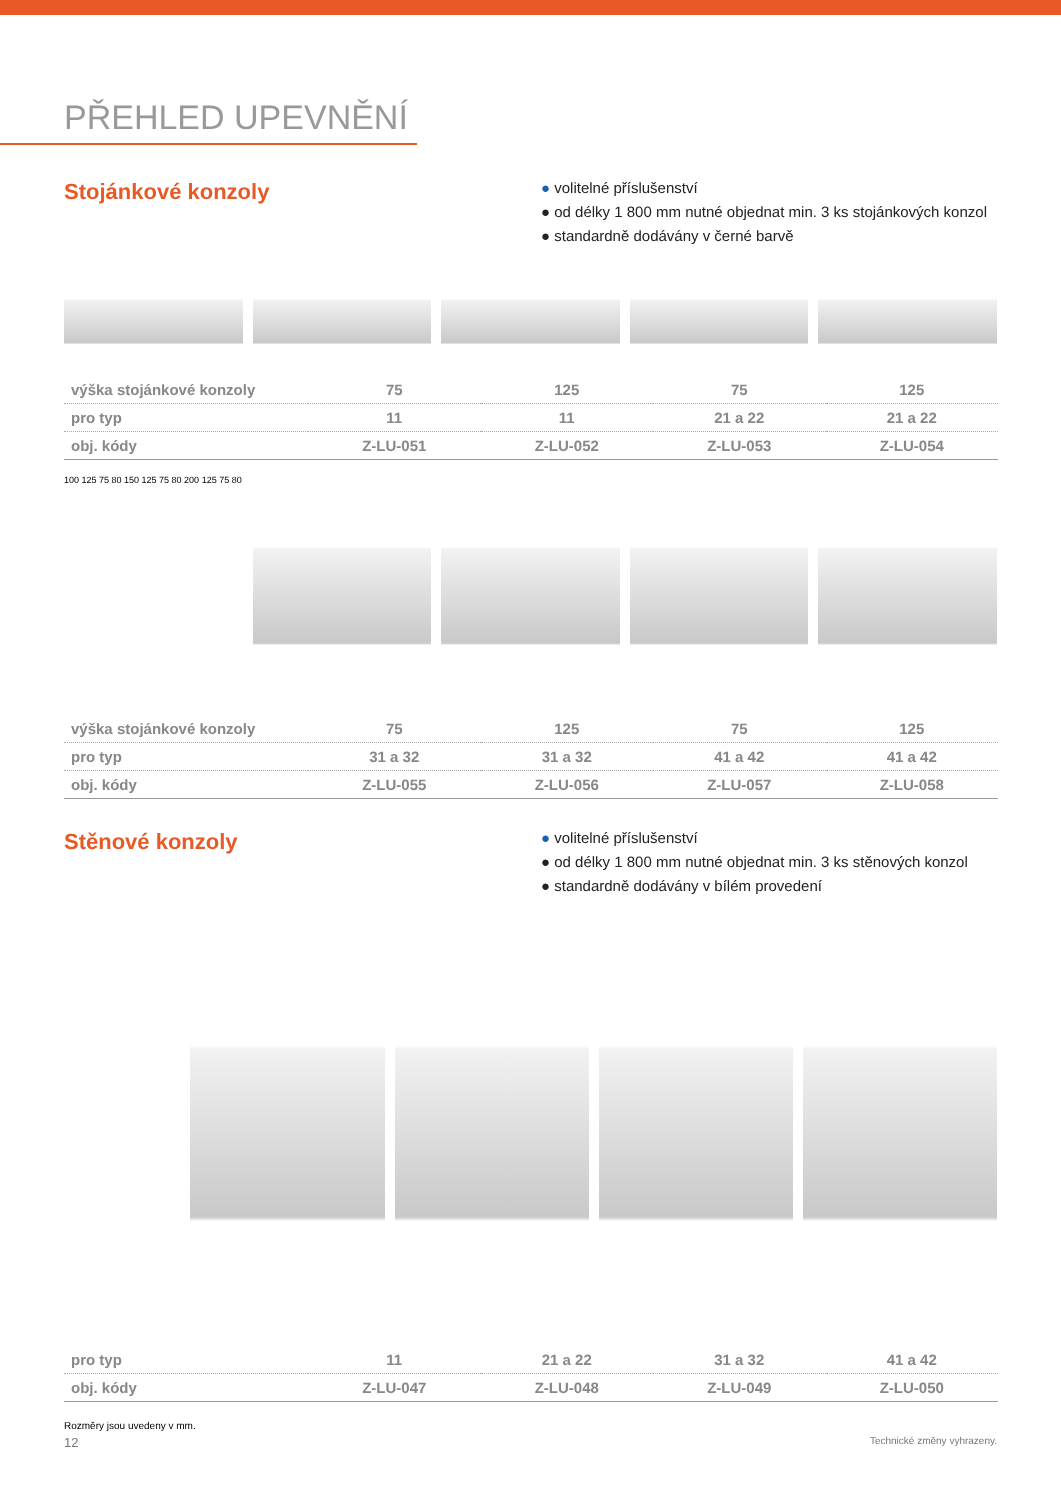PŘEHLED UPEVNĚNÍ
Stojánkové konzoly
● volitelné příslušenství
● od délky 1 800 mm nutné objednat min. 3 ks stojánkových konzol
● standardně dodávány v černé barvě
| výška stojánkové konzoly | 75 | 125 | 75 | 125 |
| pro typ | 11 | 11 | 21 a 22 | 21 a 22 |
| obj. kódy | Z-LU-051 | Z-LU-052 | Z-LU-053 | Z-LU-054 |
100 125 75 80 150 125 75 80 200 125 75 80
| výška stojánkové konzoly | 75 | 125 | 75 | 125 |
| pro typ | 31 a 32 | 31 a 32 | 41 a 42 | 41 a 42 |
| obj. kódy | Z-LU-055 | Z-LU-056 | Z-LU-057 | Z-LU-058 |
Stěnové konzoly
● volitelné příslušenství
● od délky 1 800 mm nutné objednat min. 3 ks stěnových konzol
● standardně dodávány v bílém provedení
| pro typ | 11 | 21 a 22 | 31 a 32 | 41 a 42 |
| obj. kódy | Z-LU-047 | Z-LU-048 | Z-LU-049 | Z-LU-050 |
Rozměry jsou uvedeny v mm.
12 Technické změny vyhrazeny.